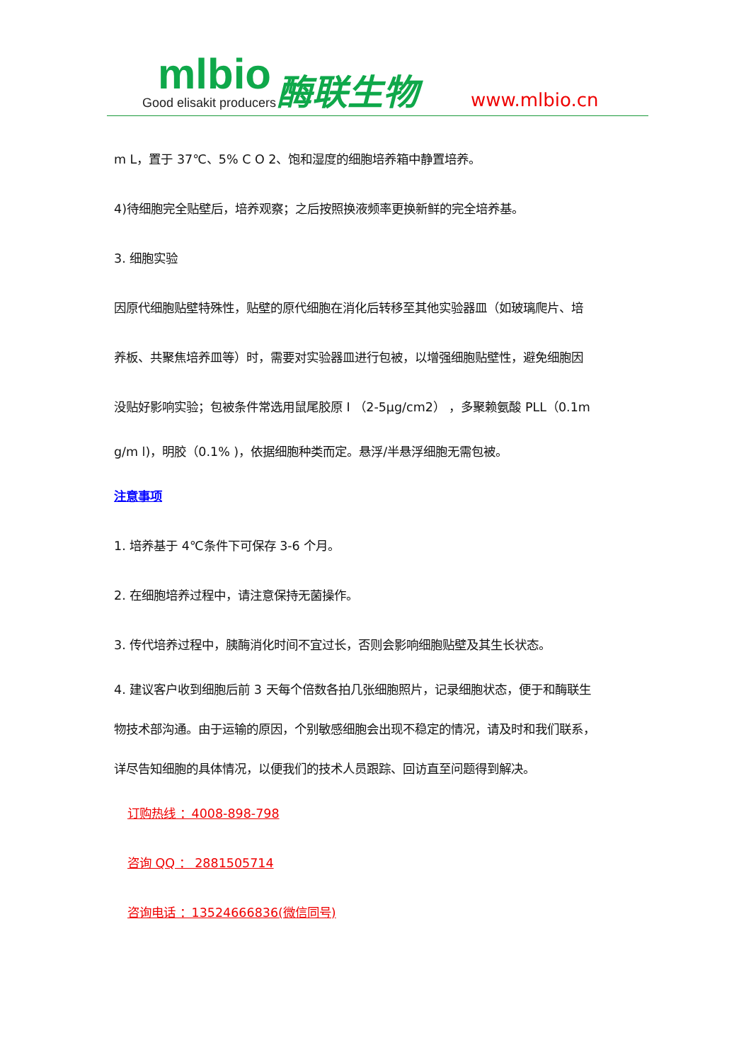mlbio
Good elisakit producers
酶联生物 www.mlbio.cn
m L，置于 37℃、5% C O 2、饱和湿度的细胞培养箱中静置培养。
4)待细胞完全贴壁后，培养观察；之后按照换液频率更换新鲜的完全培养基。
3. 细胞实验
因原代细胞贴壁特殊性，贴壁的原代细胞在消化后转移至其他实验器皿（如玻璃爬片、培
养板、共聚焦培养皿等）时，需要对实验器皿进行包被，以增强细胞贴壁性，避免细胞因
没贴好影响实验；包被条件常选用鼠尾胶原 I （2-5μg/cm2） ，多聚赖氨酸 PLL（0.1m
g/m l)，明胶（0.1% )，依据细胞种类而定。悬浮/半悬浮细胞无需包被。
注意事项
1. 培养基于 4℃条件下可保存 3-6 个月。
2. 在细胞培养过程中，请注意保持无菌操作。
3. 传代培养过程中，胰酶消化时间不宜过长，否则会影响细胞贴壁及其生长状态。
4. 建议客户收到细胞后前 3 天每个倍数各拍几张细胞照片，记录细胞状态，便于和酶联生
物技术部沟通。由于运输的原因，个别敏感细胞会出现不稳定的情况，请及时和我们联系，
详尽告知细胞的具体情况，以便我们的技术人员跟踪、回访直至问题得到解决。
订购热线 ：4008-898-798
咨询 QQ ： 2881505714
咨询电话 ：13524666836(微信同号)